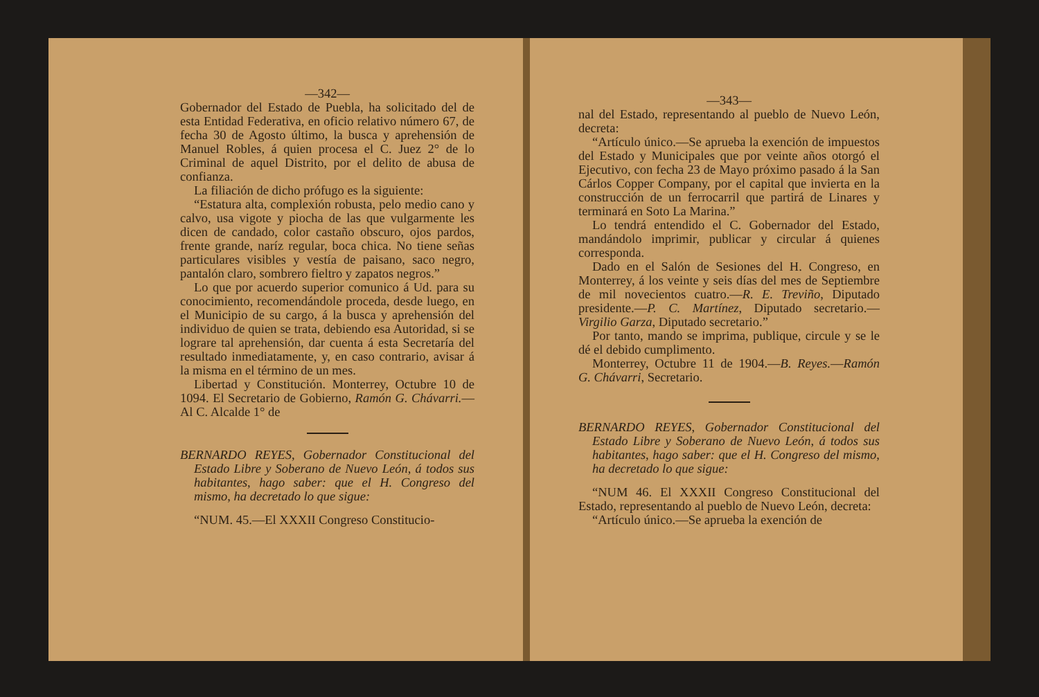—342—
Gobernador del Estado de Puebla, ha solicitado del de esta Entidad Federativa, en oficio relativo número 67, de fecha 30 de Agosto último, la busca y aprehensión de Manuel Robles, á quien procesa el C. Juez 2° de lo Criminal de aquel Distrito, por el delito de abusa de confianza.
La filiación de dicho prófugo es la siguiente:
“Estatura alta, complexión robusta, pelo medio cano y calvo, usa vigote y piocha de las que vulgarmente les dicen de candado, color castaño obscuro, ojos pardos, frente grande, naríz regular, boca chica. No tiene señas particulares visibles y vestía de paisano, saco negro, pantalón claro, sombrero fieltro y zapatos negros.”
Lo que por acuerdo superior comunico á Ud. para su conocimiento, recomendándole proceda, desde luego, en el Municipio de su cargo, á la busca y aprehensión del individuo de quien se trata, debiendo esa Autoridad, si se lograre tal aprehensión, dar cuenta á esta Secretaría del resultado inmediatamente, y, en caso contrario, avisar á la misma en el término de un mes.
Libertad y Constitución. Monterrey, Octubre 10 de 1094. El Secretario de Gobierno, Ramón G. Chávarri.—Al C. Alcalde 1° de
BERNARDO REYES, Gobernador Constitucional del Estado Libre y Soberano de Nuevo León, á todos sus habitantes, hago saber: que el H. Congreso del mismo, ha decretado lo que sigue:
“NUM. 45.—El XXXII Congreso Constitucio-
—343—
nal del Estado, representando al pueblo de Nuevo León, decreta:
“Artículo único.—Se aprueba la exención de impuestos del Estado y Municipales que por veinte años otorgó el Ejecutivo, con fecha 23 de Mayo próximo pasado á la San Cárlos Copper Company, por el capital que invierta en la construcción de un ferrocarril que partirá de Linares y terminará en Soto La Marina.”
Lo tendrá entendido el C. Gobernador del Estado, mandándolo imprimir, publicar y circular á quienes corresponda.
Dado en el Salón de Sesiones del H. Congreso, en Monterrey, á los veinte y seis días del mes de Septiembre de mil novecientos cuatro.—R. E. Treviño, Diputado presidente.—P. C. Martínez, Diputado secretario.—Virgilio Garza, Diputado secretario.”
Por tanto, mando se imprima, publique, circule y se le dé el debido cumplimento.
Monterrey, Octubre 11 de 1904.—B. Reyes.—Ramón G. Chávarri, Secretario.
BERNARDO REYES, Gobernador Constitucional del Estado Libre y Soberano de Nuevo León, á todos sus habitantes, hago saber: que el H. Congreso del mismo, ha decretado lo que sigue:
“NUM 46. El XXXII Congreso Constitucional del Estado, representando al pueblo de Nuevo León, decreta:
“Artículo único.—Se aprueba la exención de